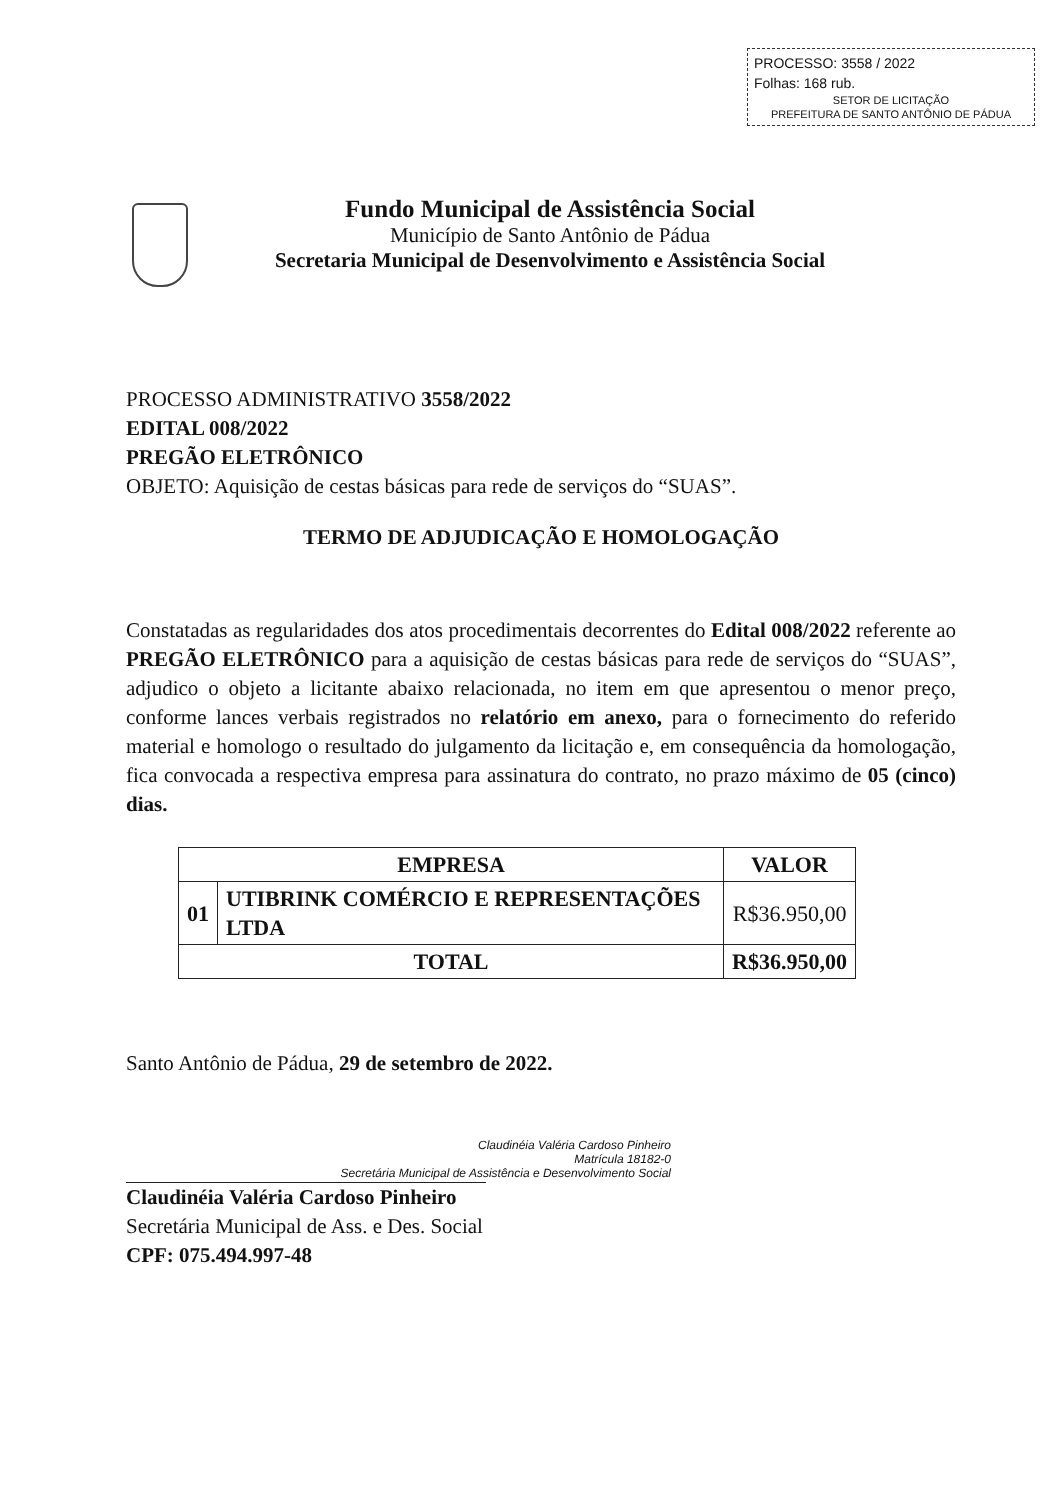PROCESSO: 3558 / 2022
Folhas: 168 rub.
SETOR DE LICITAÇÃO
PREFEITURA DE SANTO ANTÔNIO DE PÁDUA
Fundo Municipal de Assistência Social
Município de Santo Antônio de Pádua
Secretaria Municipal de Desenvolvimento e Assistência Social
PROCESSO ADMINISTRATIVO 3558/2022
EDITAL 008/2022
PREGÃO ELETRÔNICO
OBJETO: Aquisição de cestas básicas para rede de serviços do “SUAS”.
TERMO DE ADJUDICAÇÃO E HOMOLOGAÇÃO
Constatadas as regularidades dos atos procedimentais decorrentes do Edital 008/2022 referente ao PREGÃO ELETRÔNICO para a aquisição de cestas básicas para rede de serviços do “SUAS”, adjudico o objeto a licitante abaixo relacionada, no item em que apresentou o menor preço, conforme lances verbais registrados no relatório em anexo, para o fornecimento do referido material e homologo o resultado do julgamento da licitação e, em consequência da homologação, fica convocada a respectiva empresa para assinatura do contrato, no prazo máximo de 05 (cinco) dias.
| EMPRESA | | VALOR |
| --- | --- | --- |
| 01 | UTIBRINK COMÉRCIO E REPRESENTAÇÕES LTDA | R$36.950,00 |
| TOTAL | | R$36.950,00 |
Santo Antônio de Pádua, 29 de setembro de 2022.
Claudinéia Valéria Cardoso Pinheiro
Matrícula 18182-0
Secretária Municipal de Assistência e Desenvolvimento Social
Claudinéia Valéria Cardoso Pinheiro
Secretária Municipal de Ass. e Des. Social
CPF: 075.494.997-48